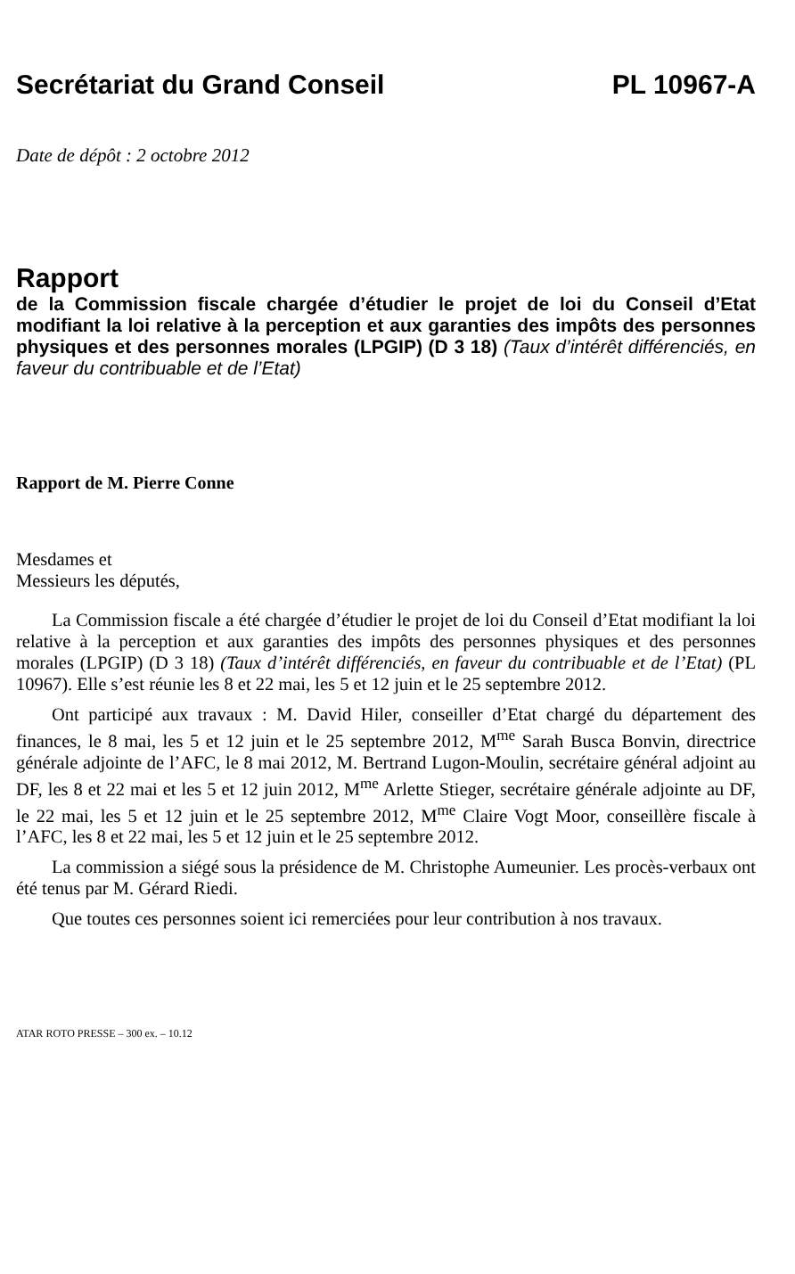Secrétariat du Grand Conseil PL 10967-A
Date de dépôt : 2 octobre 2012
Rapport
de la Commission fiscale chargée d’étudier le projet de loi du Conseil d’Etat modifiant la loi relative à la perception et aux garanties des impôts des personnes physiques et des personnes morales (LPGIP) (D 3 18) (Taux d’intérêt différenciés, en faveur du contribuable et de l’Etat)
Rapport de M. Pierre Conne
Mesdames et
Messieurs les députés,
La Commission fiscale a été chargée d’étudier le projet de loi du Conseil d’Etat modifiant la loi relative à la perception et aux garanties des impôts des personnes physiques et des personnes morales (LPGIP) (D 3 18) (Taux d’intérêt différenciés, en faveur du contribuable et de l’Etat) (PL 10967). Elle s’est réunie les 8 et 22 mai, les 5 et 12 juin et le 25 septembre 2012.
Ont participé aux travaux : M. David Hiler, conseiller d’Etat chargé du département des finances, le 8 mai, les 5 et 12 juin et le 25 septembre 2012, M<sup>me</sup> Sarah Busca Bonvin, directrice générale adjointe de l’AFC, le 8 mai 2012, M. Bertrand Lugon-Moulin, secrétaire général adjoint au DF, les 8 et 22 mai et les 5 et 12 juin 2012, M<sup>me</sup> Arlette Stieger, secrétaire générale adjointe au DF, le 22 mai, les 5 et 12 juin et le 25 septembre 2012, M<sup>me</sup> Claire Vogt Moor, conseillère fiscale à l’AFC, les 8 et 22 mai, les 5 et 12 juin et le 25 septembre 2012.
La commission a siégé sous la présidence de M. Christophe Aumeunier. Les procès-verbaux ont été tenus par M. Gérard Riedi.
Que toutes ces personnes soient ici remerciées pour leur contribution à nos travaux.
ATAR ROTO PRESSE – 300 ex. – 10.12